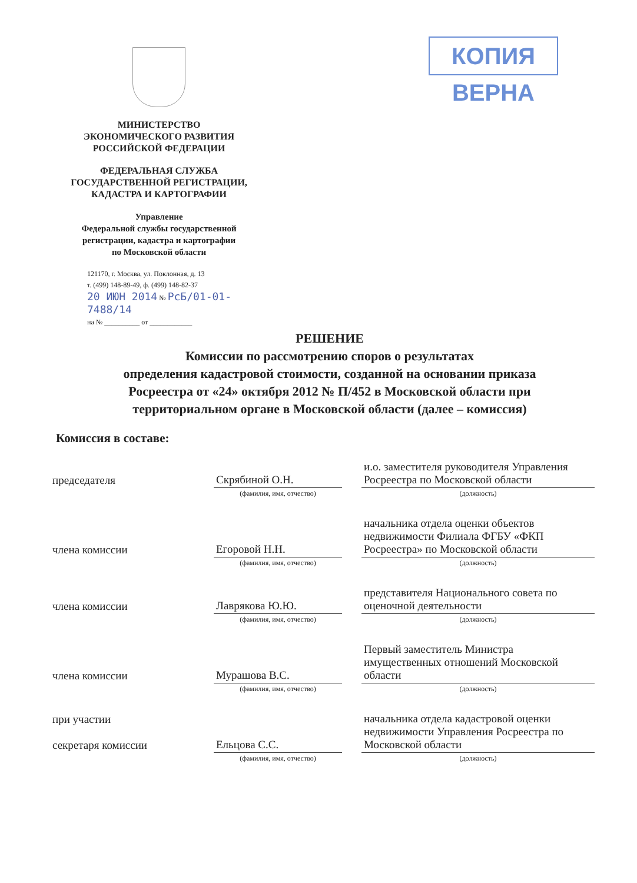КОПИЯ ВЕРНА
МИНИСТЕРСТВО
ЭКОНОМИЧЕСКОГО РАЗВИТИЯ
РОССИЙСКОЙ ФЕДЕРАЦИИ
ФЕДЕРАЛЬНАЯ СЛУЖБА
ГОСУДАРСТВЕННОЙ РЕГИСТРАЦИИ,
КАДАСТРА И КАРТОГРАФИИ
Управление
Федеральной службы государственной
регистрации, кадастра и картографии
по Московской области
121170, г. Москва, ул. Поклонная, д. 13
т. (499) 148-89-49, ф. (499) 148-82-37
20 ИЮН 2014 № РсБ/01-01-7488/14
на № __________ от ____________
РЕШЕНИЕ
Комиссии по рассмотрению споров о результатах
определения кадастровой стоимости, созданной на основании приказа
Росреестра от «24» октября 2012 № П/452 в Московской области при
территориальном органе в Московской области (далее – комиссия)
Комиссия в составе:
| председателя | Скрябиной О.Н. | | и.о. заместителя руководителя Управления Росреестра по Московской области |
| | (фамилия, имя, отчество) | | (должность) |
| члена комиссии | Егоровой Н.Н. | | начальника отдела оценки объектов недвижимости Филиала ФГБУ «ФКП Росреестра» по Московской области |
| | (фамилия, имя, отчество) | | (должность) |
| члена комиссии | Лаврякова Ю.Ю. | | представителя Национального совета по оценочной деятельности |
| | (фамилия, имя, отчество) | | (должность) |
| члена комиссии | Мурашова В.С. | | Первый заместитель Министра имущественных отношений Московской области |
| | (фамилия, имя, отчество) | | (должность) |
| при участии секретаря комиссии | Ельцова С.С. | | начальника отдела кадастровой оценки недвижимости Управления Росреестра по Московской области |
| | (фамилия, имя, отчество) | | (должность) |